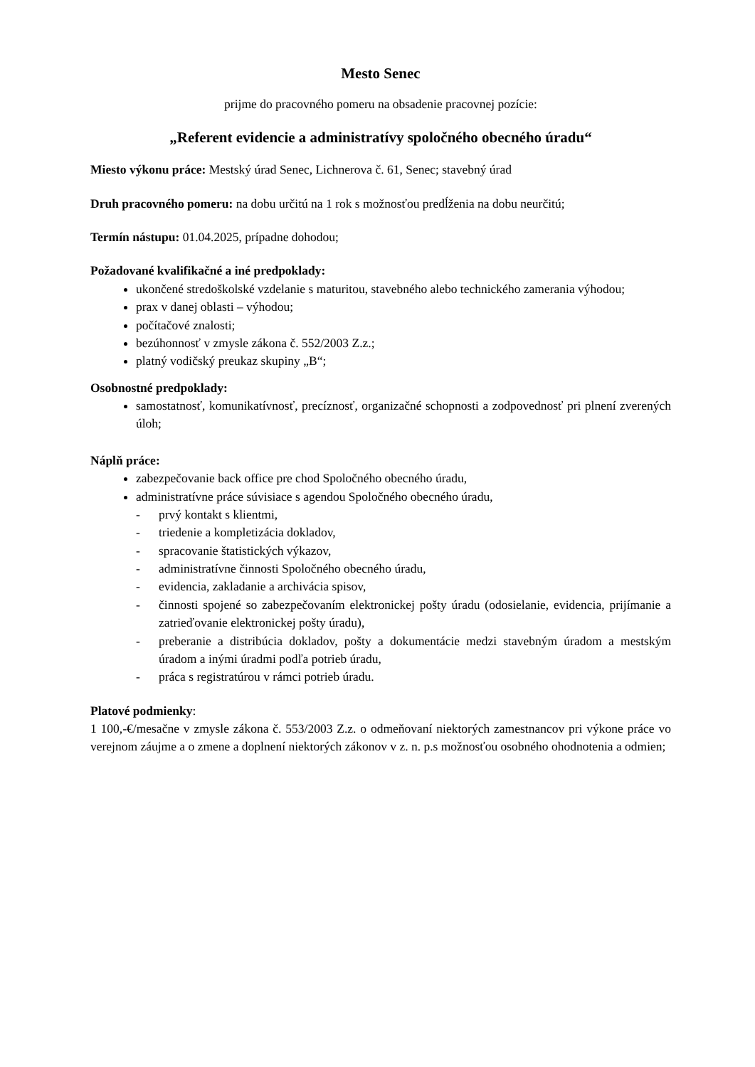Mesto Senec
prijme do pracovného pomeru na obsadenie pracovnej pozície:
„Referent evidencie a administratívy spoločného obecného úradu“
Miesto výkonu práce: Mestský úrad Senec, Lichnerova č. 61, Senec; stavebný úrad
Druh pracovného pomeru: na dobu určitú na 1 rok s možnosťou predĺženia na dobu neurčitú;
Termín nástupu: 01.04.2025, prípadne dohodou;
Požadované kvalifikačné a iné predpoklady:
ukončené stredoškolské vzdelanie s maturitou, stavebného alebo technického zamerania výhodou;
prax v danej oblasti – výhodou;
počítačové znalosti;
bezúhonnosť v zmysle zákona č. 552/2003 Z.z.;
platný vodičský preukaz skupiny „B“;
Osobnostné predpoklady:
samostatnosť, komunikatívnosť, precíznosť, organizačné schopnosti a zodpovednosť pri plnení zverených úloh;
Náplň práce:
zabezpečovanie back office pre chod Spoločného obecného úradu,
administratívne práce súvisiace s agendou Spoločného obecného úradu,
- prvý kontakt s klientmi,
- triedenie a kompletizácia dokladov,
- spracovanie štatistických výkazov,
- administratívne činnosti Spoločného obecného úradu,
- evidencia, zakladanie a archivácia spisov,
- činnosti spojené so zabezpečovaním elektronickej pošty úradu (odosielanie, evidencia, prijímanie a zatrieďovanie elektronickej pošty úradu),
- preberanie a distribúcia dokladov, pošty a dokumentácie medzi stavebným úradom a mestským úradom a inými úradmi podľa potrieb úradu,
- práca s registratúrou v rámci potrieb úradu.
Platové podmienky:
1 100,-€/mesačne v zmysle zákona č. 553/2003 Z.z. o odmeňovaní niektorých zamestnancov pri výkone práce vo verejnom záujme a o zmene a doplnení niektorých zákonov v z. n. p.s možnosťou osobného ohodnotenia a odmien;